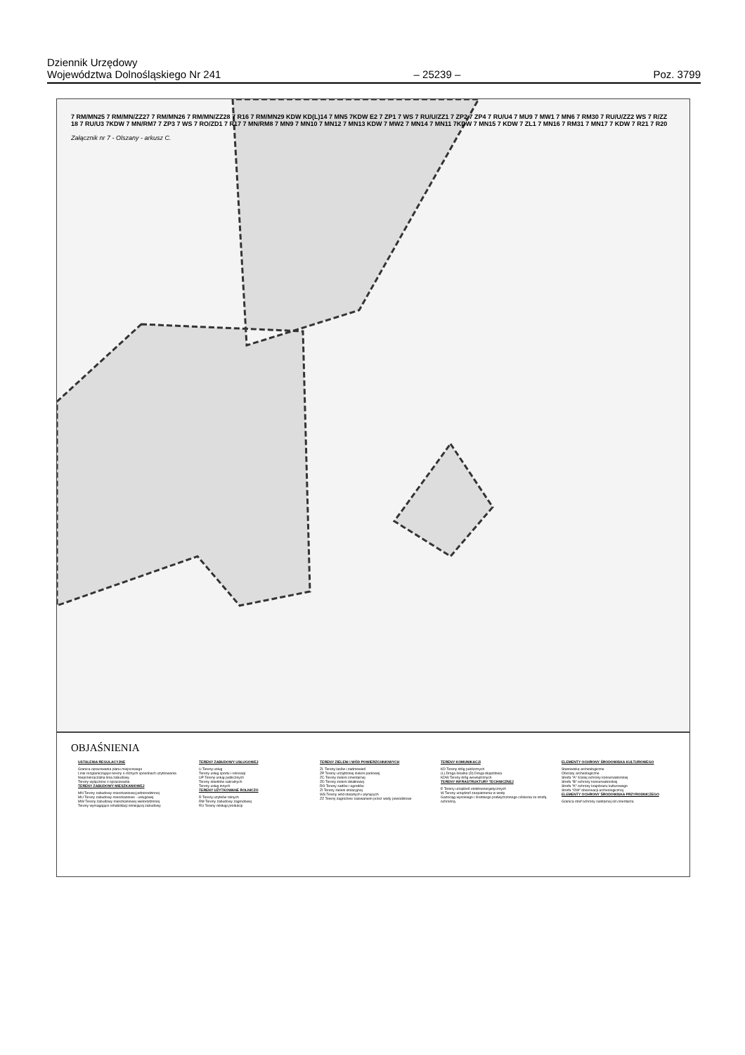Dziennik Urzędowy
Województwa Dolnośląskiego Nr 241 – 25239 – Poz. 3799
7 RM/MN25 7 RM/MN/ZZ27 7 RM/MN26 7 RM/MN/ZZ28 7 R16 7 RM/MN29 KDW KD(L)14 7 MN5 7KDW E2 7 ZP1 7 WS 7 RU/U/ZZ1 7 ZP2 7 ZP4 7 RU/U4 7 MU9 7 MW1 7 MN6 7 RM30 7 RU/U/ZZ2 WS 7 R/ZZ 18 7 RU/U3 7KDW 7 MN/RM7 7 ZP3 7 WS 7 RO/ZD1 7 R17 7 MN/RM8 7 MN9 7 MN10 7 MN12 7 MN13 KDW 7 MW2 7 MN14 7 MN11 7KDW 7 MN15 7 KDW 7 ZL1 7 MN16 7 RM31 7 MN17 7 KDW 7 R21 7 R20
Załącznik nr 7 - Olszany - arkusz C.
OBJAŚNIENIA
USTALENIA REGULACYJNE
Granica opracowania planu miejscowego
Linie rozgraniczające tereny o różnych sposobach użytkowania
Nieprzekraczalna linia zabudowy
Tereny wyłączone z opracowania
TERENY ZABUDOWY MIESZKANIOWEJ
MN Tereny zabudowy mieszkaniowej jednorodzinnej
MU Tereny zabudowy mieszkaniowo - usługowej
MW Tereny zabudowy mieszkaniowej wielorodzinnej
Tereny wymagające rehabilitacji istniejącej zabudowy
TERENY ZABUDOWY USŁUGOWEJ
U Tereny usług
Tereny usług sportu i rekreacji
UP Tereny usług publicznych
Tereny obiektów sakralnych
Tereny usług innych
TERENY UŻYTKOWANE ROLNICZO
R Tereny użytków rolnych
RM Tereny zabudowy zagrodowej
RU Tereny obsługi produkcji
TERENY ZIELENI I WÓD POWIERZCHNIOWYCH
ZL Tereny lasów i zadrzewień
ZP Tereny urządzonej zieleni parkowej
ZC Tereny zieleni cmentarnej
ZD Tereny zieleni działkowej
RO Tereny sadów i ogrodów
ZI Tereny zieleni izolacyjnej
WS Tereny wód otwartych i płynących
ZZ Tereny zagrożone zalewaniem przez wody powodziowe
TERENY KOMUNIKACJI
KD Tereny dróg publicznych
(L) Droga lokalna (D) Droga dojazdowa
KDW Tereny dróg wewnętrznych
TERENY INFRASTRUKTURY TECHNICZNEJ
E Tereny urządzeń elektroenergetycznych
W Tereny urządzeń zaopatrzenia w wodę
Gazociąg wysokiego i średniego podwyższonego ciśnienia ze strefą ochronną
ELEMENTY OCHRONY ŚRODOWISKA KULTUROWEGO
Stanowiska archeologiczne
Obszary archeologiczne
Strefa "A" ścisłej ochrony konserwatorskiej
Strefa "B" ochrony konserwatorskiej
Strefa "K" ochrony krajobrazu kulturowego
Strefa "OW" obserwacji archeologicznej
ELEMENTY OCHRONY ŚRODOWISKA PRZYRODNICZEGO
Granica stref ochrony sanitarnej od cmentarza